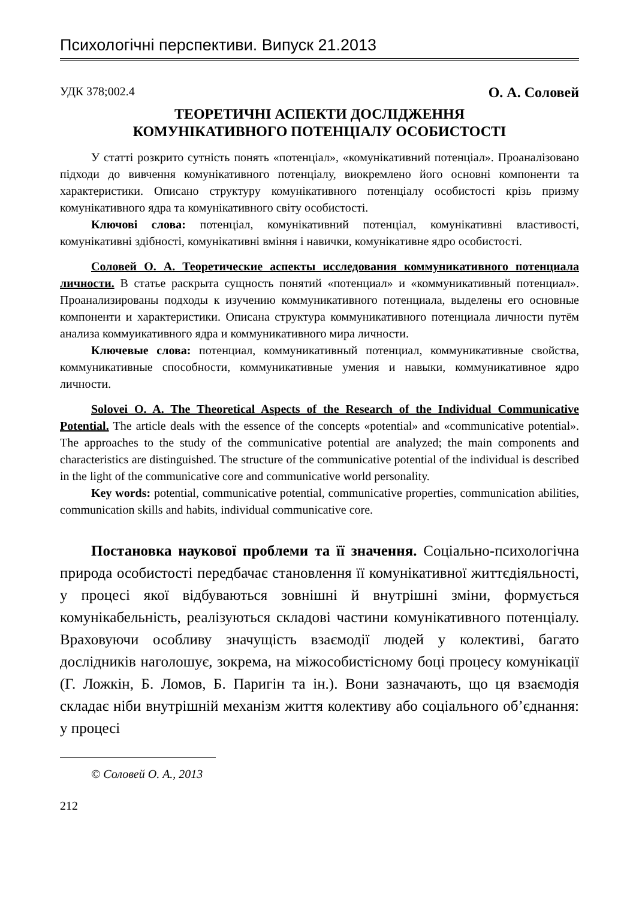Психологічні перспективи. Випуск 21.2013
УДК 378;002.4 О. А. Соловей
ТЕОРЕТИЧНІ АСПЕКТИ ДОСЛІДЖЕННЯ
КОМУНІКАТИВНОГО ПОТЕНЦІАЛУ ОСОБИСТОСТІ
У статті розкрито сутність понять «потенціал», «комунікативний потенціал». Проаналізовано підходи до вивчення комунікативного потенціалу, виокремлено його основні компоненти та характеристики. Описано структуру комунікативного потенціалу особистості крізь призму комунікативного ядра та комунікативного світу особистості.
Ключові слова: потенціал, комунікативний потенціал, комунікативні властивості, комунікативні здібності, комунікативні вміння і навички, комунікативне ядро особистості.
Соловей О. А. Теоретические аспекты исследования коммуникативного потенциала личности. В статье раскрыта сущность понятий «потенциал» и «коммуникативный потенциал». Проанализированы подходы к изучению коммуникативного потенциала, выделены его основные компоненти и характеристики. Описана структура коммуникативного потенциала личности путём анализа коммуикативного ядра и коммуникативного мира личности.
Ключевые слова: потенциал, коммуникативный потенциал, коммуникативные свойства, коммуникативные способности, коммуникативные умения и навыки, коммуникативное ядро личности.
Solovei O. A. The Theoretical Aspects of the Research of the Individual Communicative Potential. The article deals with the essence of the concepts «potential» and «communicative potential». The approaches to the study of the communicative potential are analyzed; the main components and characteristics are distinguished. The structure of the communicative potential of the individual is described in the light of the communicative core and communicative world personality.
Key words: potential, communicative potential, communicative properties, communication abilities, communication skills and habits, individual communicative core.
Постановка наукової проблеми та її значення. Соціально-психологічна природа особистості передбачає становлення її комунікативної життєдіяльності, у процесі якої відбуваються зовнішні й внутрішні зміни, формується комунікабельність, реалізуються складові частини комунікативного потенціалу. Враховуючи особливу значущість взаємодії людей у колективі, багато дослідників наголошує, зокрема, на міжособистісному боці процесу комунікації (Г. Ложкін, Б. Ломов, Б. Паригін та ін.). Вони зазначають, що ця взаємодія складає ніби внутрішній механізм життя колективу або соціального об’єднання: у процесі
© Соловей О. А., 2013
212